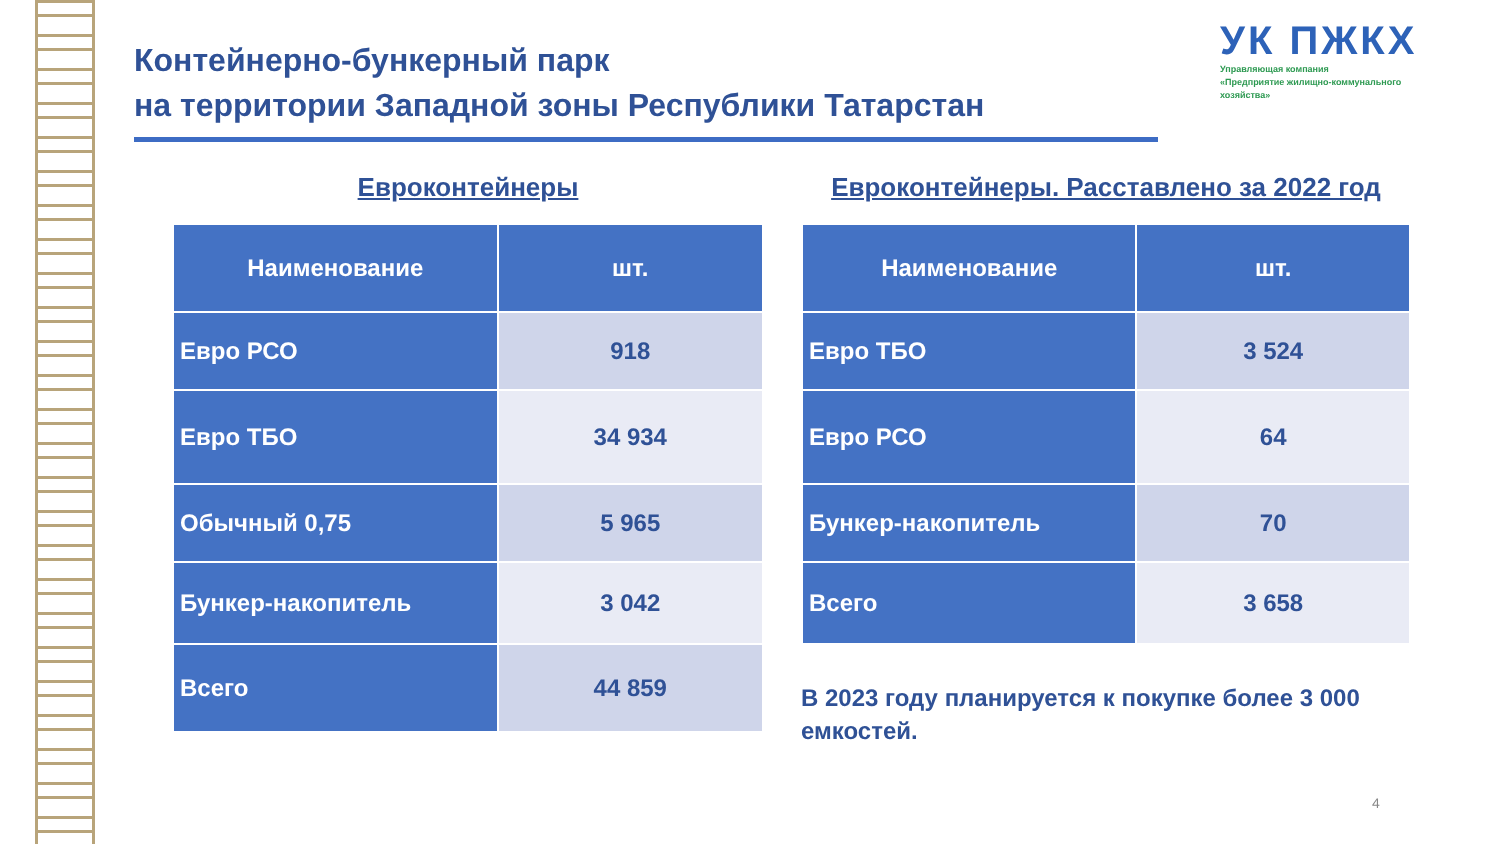Контейнерно-бункерный парк
на территории Западной зоны Республики Татарстан
УК ПЖКХ
Управляющая компания
«Предприятие жилищно-коммунального
хозяйства»
Евроконтейнеры
| Наименование | шт. |
| --- | --- |
| Евро РСО | 918 |
| Евро ТБО | 34 934 |
| Обычный 0,75 | 5 965 |
| Бункер-накопитель | 3 042 |
| Всего | 44 859 |
Евроконтейнеры. Расставлено за 2022 год
| Наименование | шт. |
| --- | --- |
| Евро ТБО | 3 524 |
| Евро РСО | 64 |
| Бункер-накопитель | 70 |
| Всего | 3 658 |
В 2023 году планируется к покупке более 3 000
емкостей.
4